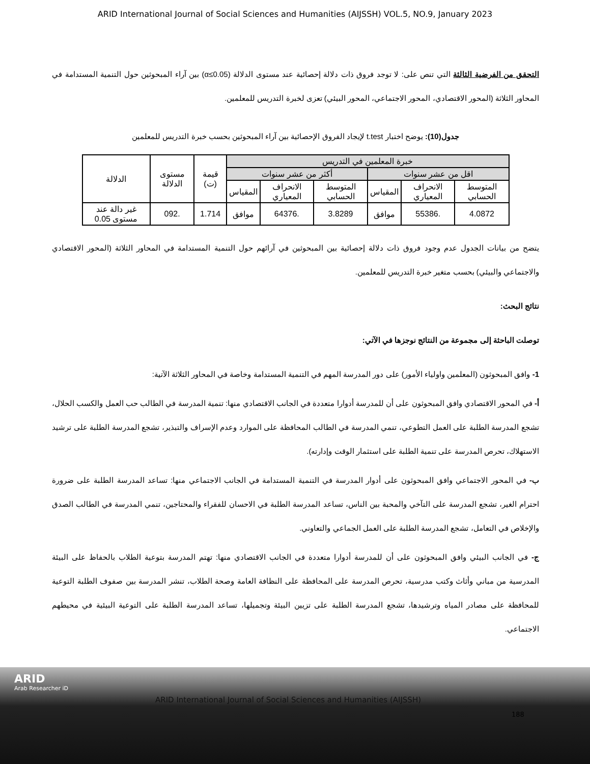ARID International Journal of Social Sciences and Humanities (AIJSSH) VOL.5, NO.9, January 2023
التحقق من الفرضية الثالثة التي تنص على: لا توجد فروق ذات دلالة إحصائية عند مستوى الدلالة (α≤0.05) بين آراء المبحوثين حول التنمية المستدامة في المحاور الثلاثة (المحور الاقتصادي، المحور الاجتماعي، المحور البيئي) تعزى لخبرة التدريس للمعلمين.
جدول(10): يوضح اختبار t.test لإيجاد الفروق الإحصائية بين آراء المبحوثين بحسب خبرة التدريس للمعلمين
| خبرة المعلمين في التدريس | | | | | | قيمة (ت) | مستوى الدلالة | الدلالة |
| --- | --- | --- | --- | --- | --- | --- | --- | --- |
| اقل من عشر سنوات | | | أكثر من عشر سنوات | | | | | |
| المتوسط الحسابي | الانحراف المعياري | المقياس | المتوسط الحسابي | الانحراف المعياري | المقياس | | | |
| 4.0872 | .55386 | موافق | 3.8289 | .64376 | موافق | 1.714 | .092 | غير دالة عند مستوى 0.05 |
يتضح من بيانات الجدول عدم وجود فروق ذات دلالة إحصائية بين المبحوثين في آرائهم حول التنمية المستدامة في المحاور الثلاثة (المحور الاقتصادي والاجتماعي والبيئي) بحسب متغير خبرة التدريس للمعلمين.
نتائج البحث:
توصلت الباحثة إلى مجموعة من النتائج نوجزها في الآتي:
1- وافق المبحوثون (المعلمين واولياء الأمور) على دور المدرسة المهم في التنمية المستدامة وخاصة في المحاور الثلاثة الآتية:
أ- في المحور الاقتصادي وافق المبحوثون على أن للمدرسة أدوارا متعددة في الجانب الاقتصادي منها: تنمية المدرسة في الطالب حب العمل والكسب الحلال، تشجع المدرسة الطلبة على العمل التطوعي، تنمي المدرسة في الطالب المحافظة على الموارد وعدم الإسراف والتبذير، تشجع المدرسة الطلبة على ترشيد الاستهلاك، تحرص المدرسة على تنمية الطلبة على استثمار الوقت وإدارته).
ب- في المحور الاجتماعي وافق المبحوثون على أدوار المدرسة في التنمية المستدامة في الجانب الاجتماعي منها: تساعد المدرسة الطلبة على ضرورة احترام الغير، تشجع المدرسة على التآخي والمحبة بين الناس، تساعد المدرسة الطلبة في الاحسان للفقراء والمحتاجين، تنمي المدرسة في الطالب الصدق والإخلاص في التعامل، تشجع المدرسة الطلبة على العمل الجماعي والتعاوني.
ج- في الجانب البيئي وافق المبحوثون على أن للمدرسة أدوارا متعددة في الجانب الاقتصادي منها: تهتم المدرسة بتوعية الطلاب بالحفاظ على البيئة المدرسية من مباني وأثاث وكتب مدرسية، تحرص المدرسة على المحافظة على النظافة العامة وصحة الطلاب، تنشر المدرسة بين صفوف الطلبة التوعية للمحافظة على مصادر المياه وترشيدها، تشجع المدرسة الطلبة على تزيين البيئة وتجميلها، تساعد المدرسة الطلبة على التوعية البيئية في محيطهم الاجتماعي.
ARID
Arab Researcher iD
ARID International Journal of Social Sciences and Humanities (AIJSSH)
188